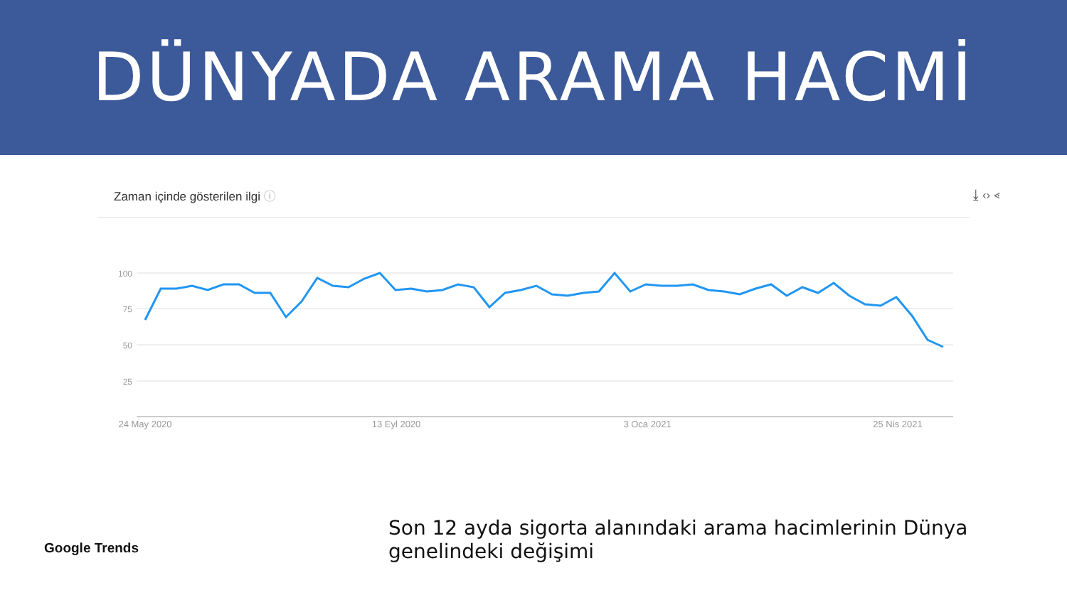DÜNYADA ARAMA HACMİ
Zaman içinde gösterilen ilgi ⓘ ⤓ ‹› ⋖
100
75
50
25
24 May 2020
13 Eyl 2020
3 Oca 2021
25 Nis 2021
Son 12 ayda sigorta alanındaki arama hacimlerinin Dünya genelindeki değişimi
Google Trends